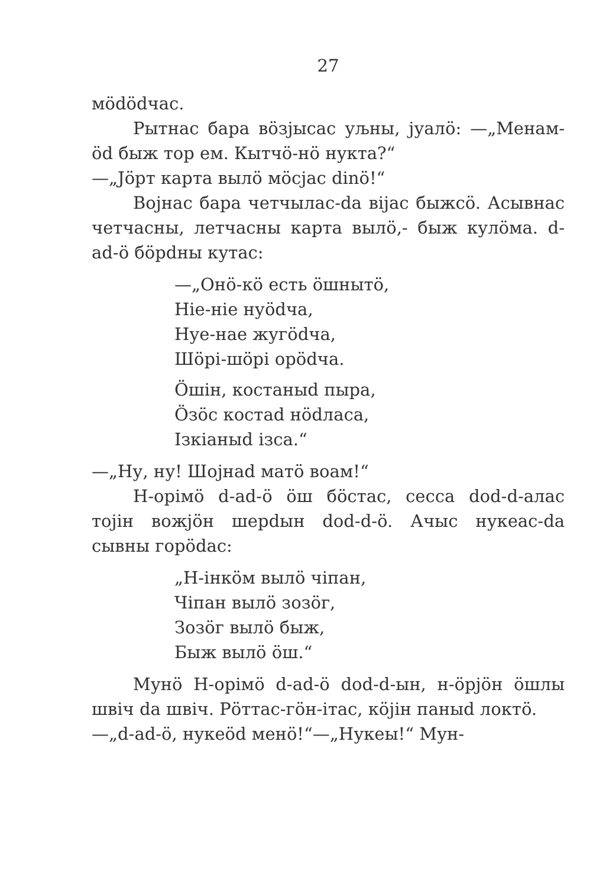27
мödödчас.
Рытнас бара вöзјысас уљны, јуалö: —„Менам-öd быж тор ем. Кытчö-нö нукта?“
—„Јöрт карта вылö мöсјас dinö!“
Војнас бара четчылас-da вijас быжсö. Асывнас четчасны, летчасны карта вылö,- быж кулöма. d-ad-ö бöрdны кутас:
—„Онö-кö есть öшнытö,
Ніе-ніе нуödча,
Нуе-нае жугödча,
Шöрі-шöрі орödча.
Öшін, костаныd пыра,
Öзöс костаd нödласа,
Ізкіаныd ізса.“
—„Ну, ну! Шојнаd матö воам!“
Н-орімö d-ad-ö öш бöстас, сесса dod-d-алас тојін вожјöн шерdын dod-d-ö. Ачыс нукеас-da сывны горödас:
„Н-інкöм вылö чіпан,
Чіпан вылö зозöг,
Зозöг вылö быж,
Быж вылö öш.“
Мунö Н-орімö d-ad-ö dod-d-ын, н-öрјöн öшлы швіч da швіч. Рöттас-гöн-ітас, кöјін паныd локтö.
—„d-ad-ö, нукеöd менö!“—„Нукеы!“ Мун-